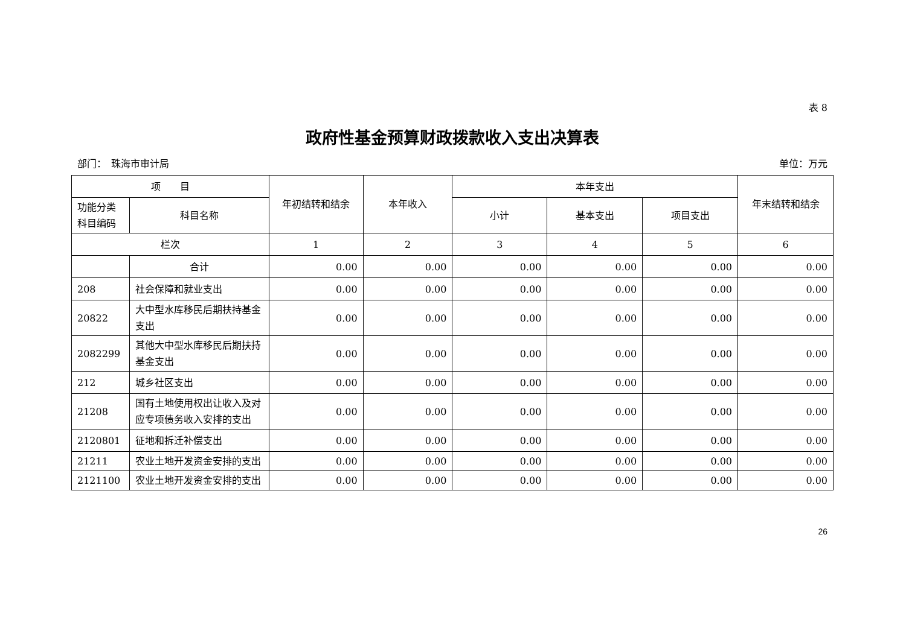表 8
政府性基金预算财政拨款收入支出决算表
部门：　珠海市审计局 单位：万元
| 项 目 | | 年初结转和结余 | 本年收入 | 本年支出 | | | 年末结转和结余 |
| --- | --- | --- | --- | --- | --- | --- | --- |
| 功能分类科目编码 | 科目名称 | | | 小计 | 基本支出 | 项目支出 | |
| 栏次 | | 1 | 2 | 3 | 4 | 5 | 6 |
| | 合计 | 0.00 | 0.00 | 0.00 | 0.00 | 0.00 | 0.00 |
| 208 | 社会保障和就业支出 | 0.00 | 0.00 | 0.00 | 0.00 | 0.00 | 0.00 |
| 20822 | 大中型水库移民后期扶持基金支出 | 0.00 | 0.00 | 0.00 | 0.00 | 0.00 | 0.00 |
| 2082299 | 其他大中型水库移民后期扶持基金支出 | 0.00 | 0.00 | 0.00 | 0.00 | 0.00 | 0.00 |
| 212 | 城乡社区支出 | 0.00 | 0.00 | 0.00 | 0.00 | 0.00 | 0.00 |
| 21208 | 国有土地使用权出让收入及对应专项债务收入安排的支出 | 0.00 | 0.00 | 0.00 | 0.00 | 0.00 | 0.00 |
| 2120801 | 征地和拆迁补偿支出 | 0.00 | 0.00 | 0.00 | 0.00 | 0.00 | 0.00 |
| 21211 | 农业土地开发资金安排的支出 | 0.00 | 0.00 | 0.00 | 0.00 | 0.00 | 0.00 |
| 2121100 | 农业土地开发资金安排的支出 | 0.00 | 0.00 | 0.00 | 0.00 | 0.00 | 0.00 |
26